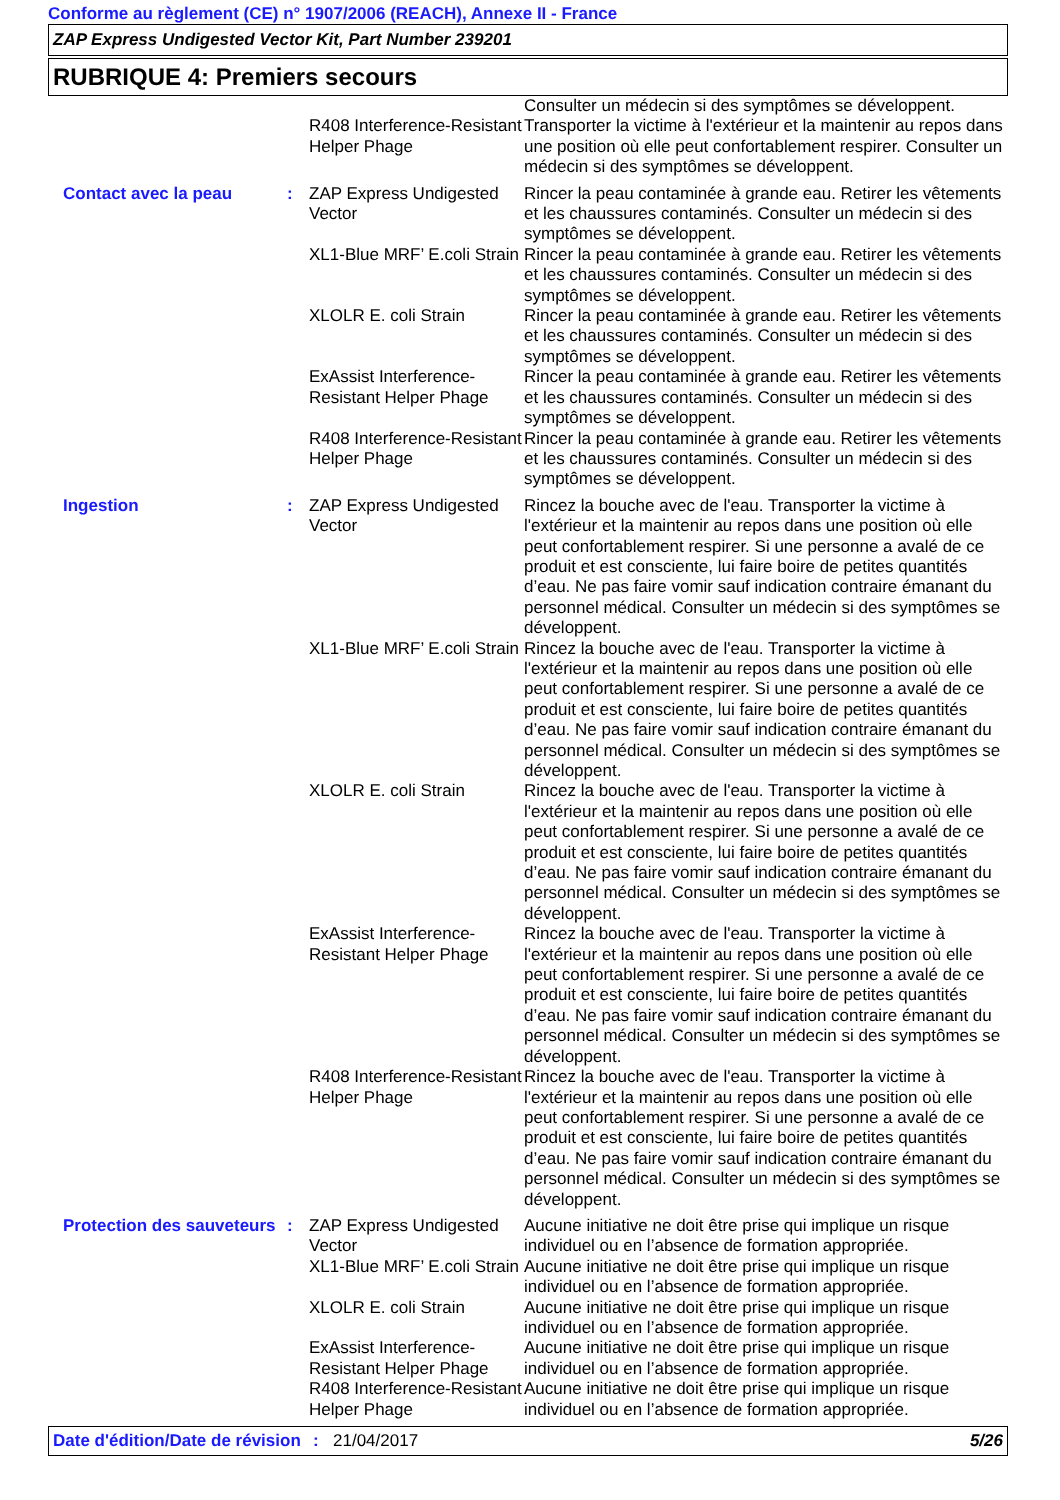Conforme au règlement (CE) n° 1907/2006 (REACH), Annexe II - France
ZAP Express Undigested Vector Kit, Part Number 239201
RUBRIQUE 4: Premiers secours
| | | R408 Interference-Resistant Helper Phage | Consulter un médecin si des symptômes se développent. Transporter la victime à l'extérieur et la maintenir au repos dans une position où elle peut confortablement respirer. Consulter un médecin si des symptômes se développent. |
| Contact avec la peau | : | ZAP Express Undigested Vector | Rincer la peau contaminée à grande eau. Retirer les vêtements et les chaussures contaminés. Consulter un médecin si des symptômes se développent. |
| | | XL1-Blue MRF’ E.coli Strain | Rincer la peau contaminée à grande eau. Retirer les vêtements et les chaussures contaminés. Consulter un médecin si des symptômes se développent. |
| | | XLOLR E. coli Strain | Rincer la peau contaminée à grande eau. Retirer les vêtements et les chaussures contaminés. Consulter un médecin si des symptômes se développent. |
| | | ExAssist Interference-Resistant Helper Phage | Rincer la peau contaminée à grande eau. Retirer les vêtements et les chaussures contaminés. Consulter un médecin si des symptômes se développent. |
| | | R408 Interference-Resistant Helper Phage | Rincer la peau contaminée à grande eau. Retirer les vêtements et les chaussures contaminés. Consulter un médecin si des symptômes se développent. |
| Ingestion | : | ZAP Express Undigested Vector | Rincez la bouche avec de l'eau. Transporter la victime à l'extérieur et la maintenir au repos dans une position où elle peut confortablement respirer. Si une personne a avalé de ce produit et est consciente, lui faire boire de petites quantités d’eau. Ne pas faire vomir sauf indication contraire émanant du personnel médical. Consulter un médecin si des symptômes se développent. |
| | | XL1-Blue MRF’ E.coli Strain | Rincez la bouche avec de l'eau. Transporter la victime à l'extérieur et la maintenir au repos dans une position où elle peut confortablement respirer. Si une personne a avalé de ce produit et est consciente, lui faire boire de petites quantités d’eau. Ne pas faire vomir sauf indication contraire émanant du personnel médical. Consulter un médecin si des symptômes se développent. |
| | | XLOLR E. coli Strain | Rincez la bouche avec de l'eau. Transporter la victime à l'extérieur et la maintenir au repos dans une position où elle peut confortablement respirer. Si une personne a avalé de ce produit et est consciente, lui faire boire de petites quantités d’eau. Ne pas faire vomir sauf indication contraire émanant du personnel médical. Consulter un médecin si des symptômes se développent. |
| | | ExAssist Interference-Resistant Helper Phage | Rincez la bouche avec de l'eau. Transporter la victime à l'extérieur et la maintenir au repos dans une position où elle peut confortablement respirer. Si une personne a avalé de ce produit et est consciente, lui faire boire de petites quantités d’eau. Ne pas faire vomir sauf indication contraire émanant du personnel médical. Consulter un médecin si des symptômes se développent. |
| | | R408 Interference-Resistant Helper Phage | Rincez la bouche avec de l'eau. Transporter la victime à l'extérieur et la maintenir au repos dans une position où elle peut confortablement respirer. Si une personne a avalé de ce produit et est consciente, lui faire boire de petites quantités d’eau. Ne pas faire vomir sauf indication contraire émanant du personnel médical. Consulter un médecin si des symptômes se développent. |
| Protection des sauveteurs | : | ZAP Express Undigested Vector | Aucune initiative ne doit être prise qui implique un risque individuel ou en l’absence de formation appropriée. |
| | | XL1-Blue MRF’ E.coli Strain | Aucune initiative ne doit être prise qui implique un risque individuel ou en l’absence de formation appropriée. |
| | | XLOLR E. coli Strain | Aucune initiative ne doit être prise qui implique un risque individuel ou en l’absence de formation appropriée. |
| | | ExAssist Interference-Resistant Helper Phage | Aucune initiative ne doit être prise qui implique un risque individuel ou en l’absence de formation appropriée. |
| | | R408 Interference-Resistant Helper Phage | Aucune initiative ne doit être prise qui implique un risque individuel ou en l’absence de formation appropriée. |
Date d'édition/Date de révision
: 21/04/2017 5/26